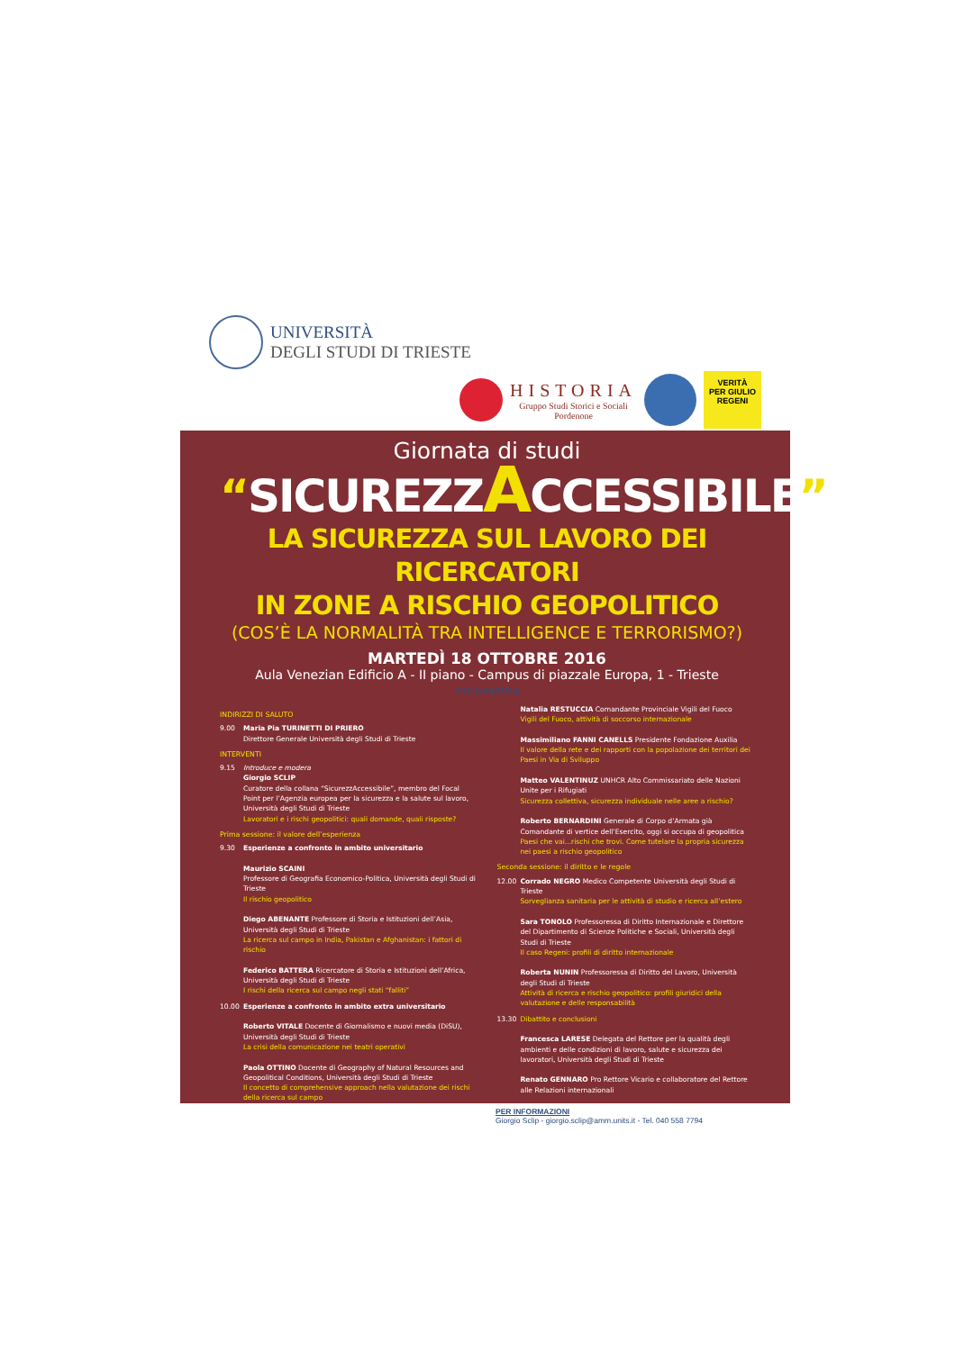UNIVERSITÀ
DEGLI STUDI DI TRIESTE
HISTORIA
Gruppo Studi Storici e Sociali
Pordenone
VERITÀ
PER GIULIO
REGENI
Giornata di studi
“SICUREZZACCESSIBILE”
LA SICUREZZA SUL LAVORO DEI RICERCATORI
IN ZONE A RISCHIO GEOPOLITICO
(COS’È LA NORMALITÀ TRA INTELLIGENCE E TERRORISMO?)
MARTEDÌ 18 OTTOBRE 2016
Aula Venezian Edificio A - II piano - Campus di piazzale Europa, 1 - Trieste
PROGRAMMA
INDIRIZZI DI SALUTO
9.00 Maria Pia TURINETTI DI PRIERO
Direttore Generale Università degli Studi di Trieste
INTERVENTI
9.15 Introduce e modera
Giorgio SCLIP
Curatore della collana “SicurezzAccessibile”, membro del Focal Point per l’Agenzia europea per la sicurezza e la salute sul lavoro, Università degli Studi di Trieste
Lavoratori e i rischi geopolitici: quali domande, quali risposte?
Prima sessione: il valore dell’esperienza
9.30 Esperienze a confronto in ambito universitario
Maurizio SCAINI
Professore di Geografia Economico-Politica, Università degli Studi di Trieste
Il rischio geopolitico
Diego ABENANTE Professore di Storia e Istituzioni dell’Asia, Università degli Studi di Trieste
La ricerca sul campo in India, Pakistan e Afghanistan: i fattori di rischio
Federico BATTERA Ricercatore di Storia e Istituzioni dell’Africa, Università degli Studi di Trieste
I rischi della ricerca sul campo negli stati “falliti”
10.00 Esperienze a confronto in ambito extra universitario
Roberto VITALE Docente di Giornalismo e nuovi media (DiSU), Università degli Studi di Trieste
La crisi della comunicazione nei teatri operativi
Paola OTTINO Docente di Geography of Natural Resources and Geopolitical Conditions, Università degli Studi di Trieste
Il concetto di comprehensive approach nella valutazione dei rischi della ricerca sul campo
Natalia RESTUCCIA Comandante Provinciale Vigili del Fuoco
Vigili del Fuoco, attività di soccorso internazionale
Massimiliano FANNI CANELLS Presidente Fondazione Auxilia
Il valore della rete e dei rapporti con la popolazione dei territori dei Paesi in Via di Sviluppo
Matteo VALENTINUZ UNHCR Alto Commissariato delle Nazioni Unite per i Rifugiati
Sicurezza collettiva, sicurezza individuale nelle aree a rischio?
Roberto BERNARDINI Generale di Corpo d’Armata già Comandante di vertice dell’Esercito, oggi si occupa di geopolitica
Paesi che vai...rischi che trovi. Come tutelare la propria sicurezza nei paesi a rischio geopolitico
Seconda sessione: il diritto e le regole
12.00 Corrado NEGRO Medico Competente Università degli Studi di Trieste
Sorveglianza sanitaria per le attività di studio e ricerca all’estero
Sara TONOLO Professoressa di Diritto Internazionale e Direttore del Dipartimento di Scienze Politiche e Sociali, Università degli Studi di Trieste
Il caso Regeni: profili di diritto internazionale
Roberta NUNIN Professoressa di Diritto del Lavoro, Università degli Studi di Trieste
Attività di ricerca e rischio geopolitico: profili giuridici della valutazione e delle responsabilità
13.30 Dibattito e conclusioni
Francesca LARESE Delegata del Rettore per la qualità degli ambienti e delle condizioni di lavoro, salute e sicurezza dei lavoratori, Università degli Studi di Trieste
Renato GENNARO Pro Rettore Vicario e collaboratore del Rettore alle Relazioni internazionali
PER INFORMAZIONI
Giorgio Sclip - giorgio.sclip@amm.units.it - Tel. 040 558 7794